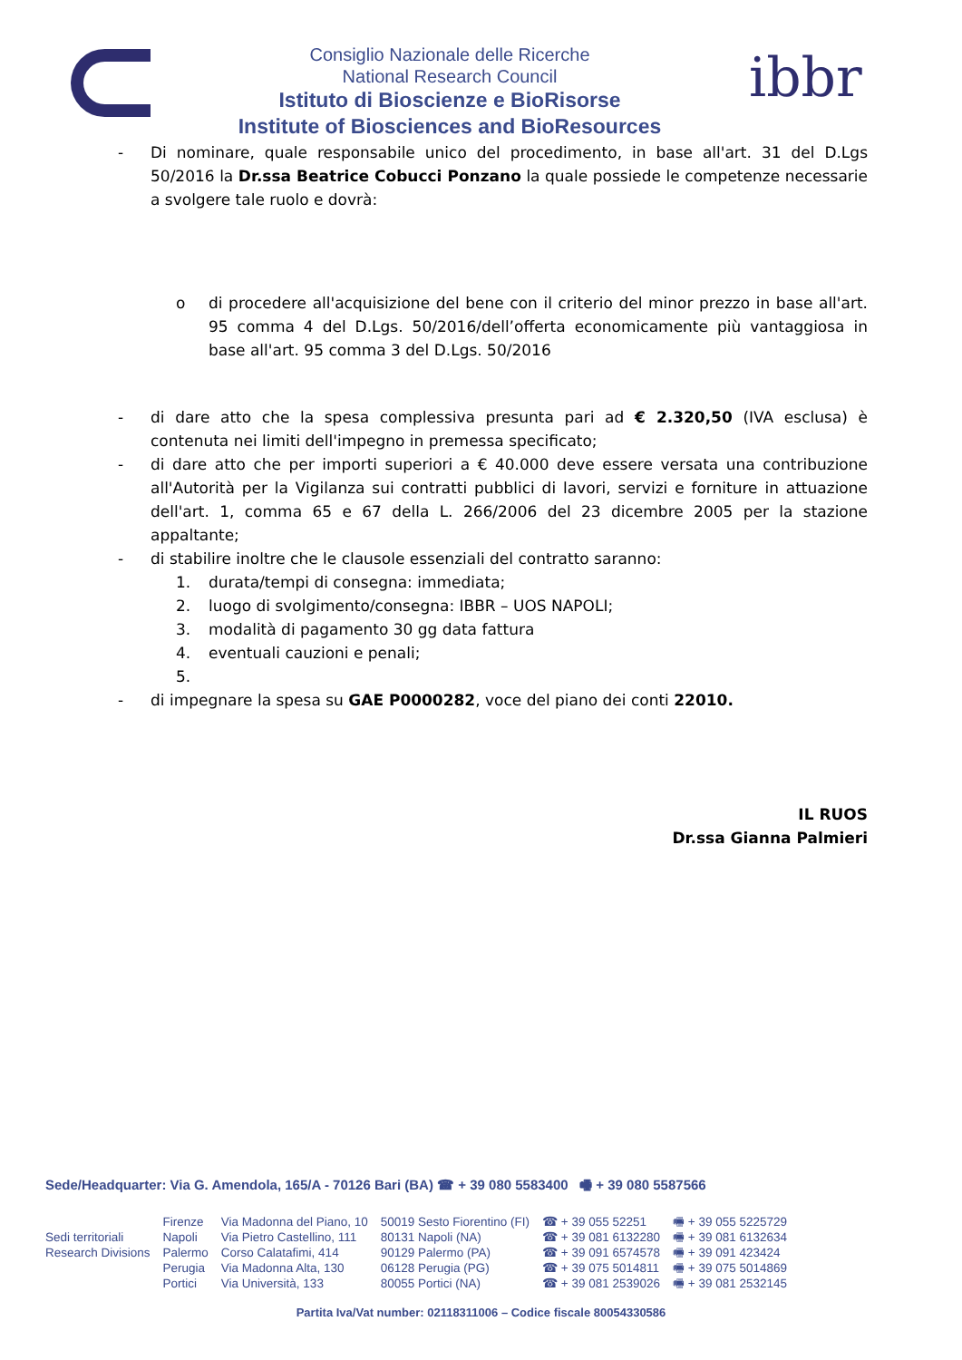Consiglio Nazionale delle Ricerche
National Research Council
Istituto di Bioscienze e BioRisorse
Institute of Biosciences and BioResources
ibbr
- Di nominare, quale responsabile unico del procedimento, in base all'art. 31 del D.Lgs 50/2016 la Dr.ssa Beatrice Cobucci Ponzano la quale possiede le competenze necessarie a svolgere tale ruolo e dovrà:
o di procedere all'acquisizione del bene con il criterio del minor prezzo in base all'art. 95 comma 4 del D.Lgs. 50/2016/dell’offerta economicamente più vantaggiosa in base all'art. 95 comma 3 del D.Lgs. 50/2016
- di dare atto che la spesa complessiva presunta pari ad € 2.320,50 (IVA esclusa) è contenuta nei limiti dell'impegno in premessa specificato;
- di dare atto che per importi superiori a € 40.000 deve essere versata una contribuzione all'Autorità per la Vigilanza sui contratti pubblici di lavori, servizi e forniture in attuazione dell'art. 1, comma 65 e 67 della L. 266/2006 del 23 dicembre 2005 per la stazione appaltante;
- di stabilire inoltre che le clausole essenziali del contratto saranno:
1. durata/tempi di consegna: immediata;
2. luogo di svolgimento/consegna: IBBR – UOS NAPOLI;
3. modalità di pagamento 30 gg data fattura
4. eventuali cauzioni e penali;
5.
- di impegnare la spesa su GAE P0000282, voce del piano dei conti 22010.
IL RUOS
Dr.ssa Gianna Palmieri
Sede/Headquarter: Via G. Amendola, 165/A - 70126 Bari (BA) ☎ + 39 080 5583400 🖷 + 39 080 5587566
| | Firenze | Via Madonna del Piano, 10 | 50019 Sesto Fiorentino (FI) | ☎ + 39 055 52251 | 🖷 + 39 055 5225729 |
| Sedi territoriali | Napoli | Via Pietro Castellino, 111 | 80131 Napoli (NA) | ☎ + 39 081 6132280 | 🖷 + 39 081 6132634 |
| Research Divisions | Palermo | Corso Calatafimi, 414 | 90129 Palermo (PA) | ☎ + 39 091 6574578 | 🖷 + 39 091 423424 |
| | Perugia | Via Madonna Alta, 130 | 06128 Perugia (PG) | ☎ + 39 075 5014811 | 🖷 + 39 075 5014869 |
| | Portici | Via Università, 133 | 80055 Portici (NA) | ☎ + 39 081 2539026 | 🖷 + 39 081 2532145 |
Partita Iva/Vat number: 02118311006 – Codice fiscale 80054330586